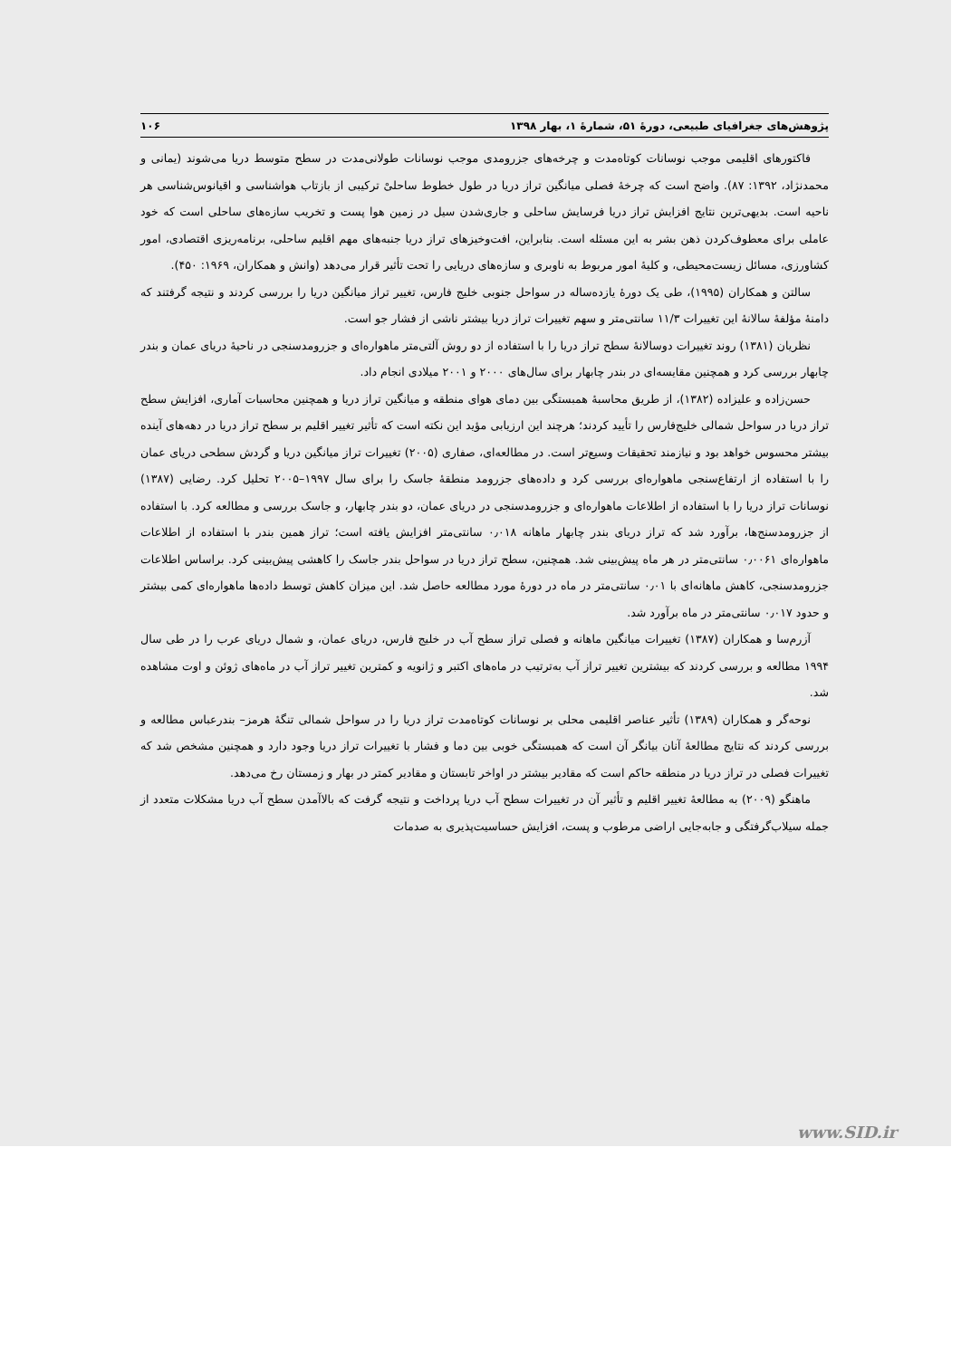پژوهش‌های جغرافیای طبیعی، دورهٔ ۵۱، شمارهٔ ۱، بهار ۱۳۹۸ ۱۰۶
فاکتورهای اقلیمی موجب نوسانات کوتاه‌مدت و چرخه‌های جزرومدی موجب نوسانات طولانی‌مدت در سطح متوسط دریا می‌شوند (یمانی و محمدنژاد، ۱۳۹۲: ۸۷). واضح است که چرخهٔ فصلی میانگین تراز دریا در طول خطوط ساحلیْ ترکیبی از بازتاب هواشناسی و اقیانوس‌شناسی هر ناحیه است. بدیهی‌ترین نتایج افزایش تراز دریا فرسایش ساحلی و جاری‌شدن سیل در زمین هوا پست و تخریب سازه‌های ساحلی است که خود عاملی برای معطوف‌کردن ذهن بشر به این مسئله است. بنابراین، افت‌وخیزهای تراز دریا جنبه‌های مهم اقلیم ساحلی، برنامه‌ریزی اقتصادی، امور کشاورزی، مسائل زیست‌محیطی، و کلیهٔ امور مربوط به ناوبری و سازه‌های دریایی را تحت تأثیر قرار می‌دهد (وانش و همکاران، ۱۹۶۹: ۴۵۰).
سالتن و همکاران (۱۹۹۵)، طی یک دورهٔ یازده‌ساله در سواحل جنوبی خلیج فارس، تغییر تراز میانگین دریا را بررسی کردند و نتیجه گرفتند که دامنهٔ مؤلفهٔ سالانهٔ این تغییرات ۱۱/۳ سانتی‌متر و سهم تغییرات تراز دریا بیشتر ناشی از فشار جو است.
نظریان (۱۳۸۱) روند تغییرات دوسالانهٔ سطح تراز دریا را با استفاده از دو روش آلتی‌متر ماهواره‌ای و جزرومدسنجی در ناحیهٔ دریای عمان و بندر چابهار بررسی کرد و همچنین مقایسه‌ای در بندر چابهار برای سال‌های ۲۰۰۰ و ۲۰۰۱ میلادی انجام داد.
حسن‌زاده و علیزاده (۱۳۸۲)، از طریق محاسبهٔ همبستگی بین دمای هوای منطقه و میانگین تراز دریا و همچنین محاسبات آماری، افزایش سطح تراز دریا در سواحل شمالی خلیج‌فارس را تأیید کردند؛ هرچند این ارزیابی مؤید این نکته است که تأثیر تغییر اقلیم بر سطح تراز دریا در دهه‌های آینده بیشتر محسوس خواهد بود و نیازمند تحقیقات وسیع‌تر است. در مطالعه‌ای، صفاری (۲۰۰۵) تغییرات تراز میانگین دریا و گردش سطحی دریای عمان را با استفاده از ارتفاع‌سنجی ماهواره‌ای بررسی کرد و داده‌های جزرومد منطقهٔ جاسک را برای سال ۱۹۹۷–۲۰۰۵ تحلیل کرد. رضایی (۱۳۸۷) نوسانات تراز دریا را با استفاده از اطلاعات ماهواره‌ای و جزرومدسنجی در دریای عمان، دو بندر چابهار، و جاسک بررسی و مطالعه کرد. با استفاده از جزرومدسنج‌ها، برآورد شد که تراز دریای بندر چابهار ماهانه ۰٫۰۱۸ سانتی‌متر افزایش یافته است؛ تراز همین بندر با استفاده از اطلاعات ماهواره‌ای ۰٫۰۰۶۱ سانتی‌متر در هر ماه پیش‌بینی شد. همچنین، سطح تراز دریا در سواحل بندر جاسک را کاهشی پیش‌بینی کرد. براساس اطلاعات جزرومدسنجی، کاهش ماهانه‌ای با ۰٫۰۱ سانتی‌متر در ماه در دورهٔ مورد مطالعه حاصل شد. این میزان کاهش توسط داده‌ها ماهواره‌ای کمی بیشتر و حدود ۰٫۰۱۷ سانتی‌متر در ماه برآورد شد.
آزرم‌سا و همکاران (۱۳۸۷) تغییرات میانگین ماهانه و فصلی تراز سطح آب در خلیج فارس، دریای عمان، و شمال دریای عرب را در طی سال ۱۹۹۴ مطالعه و بررسی کردند که بیشترین تغییر تراز آب به‌ترتیب در ماه‌های اکتبر و ژانویه و کمترین تغییر تراز آب در ماه‌های ژوئن و اوت مشاهده شد.
نوحه‌گر و همکاران (۱۳۸۹) تأثیر عناصر اقلیمی محلی بر نوسانات کوتاه‌مدت تراز دریا را در سواحل شمالی تنگهٔ هرمز– بندرعباس مطالعه و بررسی کردند که نتایج مطالعهٔ آنان بیانگر آن است که همبستگی خوبی بین دما و فشار با تغییرات تراز دریا وجود دارد و همچنین مشخص شد که تغییرات فصلی در تراز دریا در منطقه حاکم است که مقادیر بیشتر در اواخر تابستان و مقادیر کمتر در بهار و زمستان رخ می‌دهد.
ماهنگو (۲۰۰۹) به مطالعهٔ تغییر اقلیم و تأثیر آن در تغییرات سطح آب دریا پرداخت و نتیجه گرفت که بالاآمدن سطح آب دریا مشکلات متعدد از جمله سیلاب‌گرفتگی و جابه‌جایی اراضی مرطوب و پست، افزایش حساسیت‌پذیری به صدمات
www.SID.ir